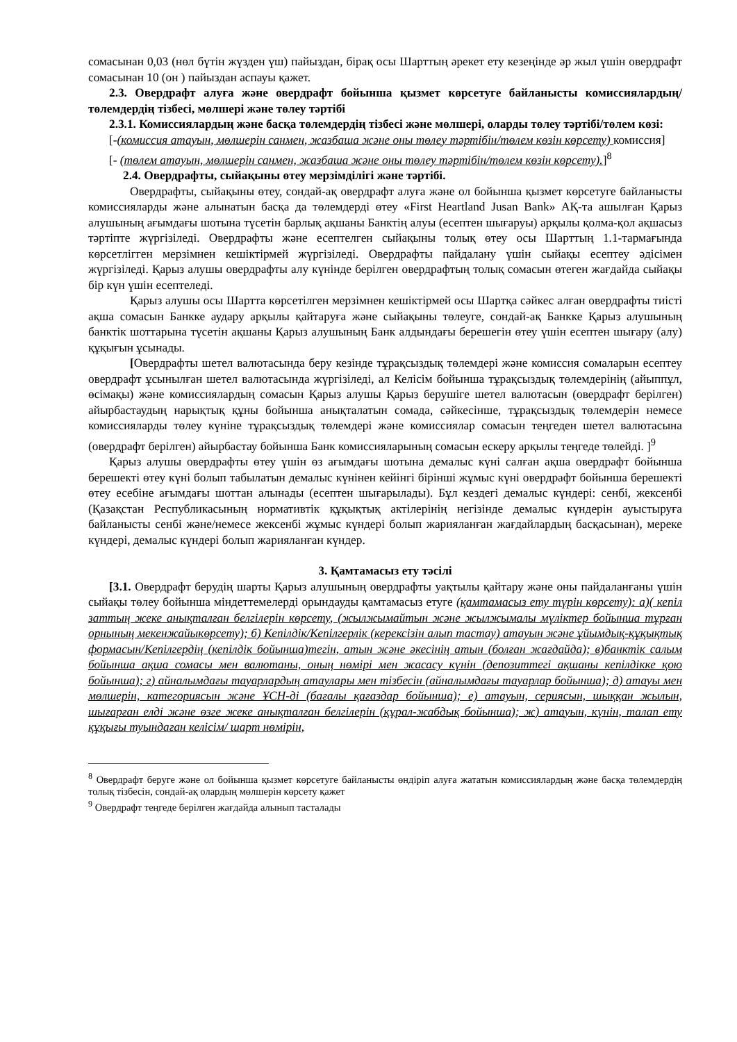сомасынан 0,03 (нөл бүтін жүзден үш) пайыздан, бірақ осы Шарттың әрекет ету кезеңінде әр жыл үшін овердрафт сомасынан 10 (он ) пайыздан аспауы қажет.
2.3. Овердрафт алуға және овердрафт бойынша қызмет көрсетуге байланысты комиссиялардың/төлемдердің тізбесі, мөлшері және төлеу тәртібі
2.3.1. Комиссиялардың және басқа төлемдердің тізбесі және мөлшері, оларды төлеу тәртібі/төлем көзі:
[-(комиссия атауын, мөлшерін санмен, жазбаша және оны төлеу тәртібін/төлем көзін көрсету) комиссия]
[- (төлем атауын, мөлшерін санмен, жазбаша және оны төлеу тәртібін/төлем көзін көрсету).]<sup>8</sup>
2.4. Овердрафты, сыйақыны өтеу мерзімділігі және тәртібі.
Овердрафты, сыйақыны өтеу, сондай-ақ овердрафт алуға және ол бойынша қызмет көрсетуге байланысты комиссияларды және алынатын басқа да төлемдерді өтеу «First Heartland Jusan Bank» АҚ-та ашылған Қарыз алушының ағымдағы шотына түсетін барлық ақшаны Банктің алуы (есептен шығаруы) арқылы қолма-қол ақшасыз тәртіпте жүргізіледі. Овердрафты және есептелген сыйақыны толық өтеу осы Шарттың 1.1-тармағында көрсетлігген мерзімнен кешіктірмей жүргізіледі. Овердрафты пайдалану үшін сыйақы есептеу әдісімен жүргізіледі. Қарыз алушы овердрафты алу күнінде берілген овердрафтың толық сомасын өтеген жағдайда сыйақы бір күн үшін есептеледі.
Қарыз алушы осы Шартта көрсетілген мерзімнен кешіктірмей осы Шартқа сәйкес алған овердрафты тиісті ақша сомасын Банкке аудару арқылы қайтаруға және сыйақыны төлеуге, сондай-ақ Банкке Қарыз алушының банктік шоттарына түсетін ақшаны Қарыз алушының Банк алдындағы берешегін өтеу үшін есептен шығару (алу) құқығын ұсынады.
[Овердрафты шетел валютасында беру кезінде тұрақсыздық төлемдері және комиссия сомаларын есептеу овердрафт ұсынылған шетел валютасында жүргізіледі, ал Келісім бойынша тұрақсыздық төлемдерінің (айыппұл, өсімақы) және комиссиялардың сомасын Қарыз алушы Қарыз берушіге шетел валютасын (овердрафт берілген) айырбастаудың нарықтық құны бойынша анықталатын сомада, сәйкесінше, тұрақсыздық төлемдерін немесе комиссияларды төлеу күніне тұрақсыздық төлемдері және комиссиялар сомасын теңгеден шетел валютасына (овердрафт берілген) айырбастау бойынша Банк комиссияларының сомасын ескеру арқылы теңгеде төлейді. ]<sup>9</sup>
Қарыз алушы овердрафты өтеу үшін өз ағымдағы шотына демалыс күні салған ақша овердрафт бойынша берешекті өтеу күні болып табылатын демалыс күнінен кейінгі бірінші жұмыс күні овердрафт бойынша берешекті өтеу есебіне ағымдағы шоттан алынады (есептен шығарылады). Бұл кездегі демалыс күндері: сенбі, жексенбі (Қазақстан Республикасының нормативтік құқықтық актілерінің негізінде демалыс күндерін ауыстыруға байланысты сенбі және/немесе жексенбі жұмыс күндері болып жарияланған жағдайлардың басқасынан), мереке күндері, демалыс күндері болып жарияланған күндер.
3. Қамтамасыз ету тәсілі
[3.1. Овердрафт берудің шарты Қарыз алушының овердрафты уақтылы қайтару және оны пайдаланғаны үшін сыйақы төлеу бойынша міндеттемелерді орындауды қамтамасыз етуге (қамтамасыз ету түрін көрсету): а)( кепіл заттың жеке анықталған белгілерін көрсету, (жылжымайтын және жылжымалы мүліктер бойынша тұрған орнының мекенжайыкөрсету); б) Кепілдік/Кепілгерлік (керексізін алып тастау) атауын және ұйымдық-құқықтық формасын/Кепілгердің (кепілдік бойынша)тегін, атын және әкесінің атын (болған жағдайда); в)банктік салым бойынша ақша сомасы мен валютаны, оның нөмірі мен жасасу күнін (депозиттегі ақшаны кепілдікке қою бойынша); г) айналымдағы тауарлардың атаулары мен тізбесін (айналымдағы тауарлар бойынша); д) атауы мен мөлшерін, категориясын және ҰСН-ді (бағалы қағаздар бойынша); е) атауын, сериясын, шыққан жылын, шығарған елді және өзге жеке анықталған белгілерін (құрал-жабдық бойынша); ж) атауын, күнін, талап ету құқығы туындаған келісім/ шарт нөмірін,
<sup>8</sup> Овердрафт беруге және ол бойынша қызмет көрсетуге байланысты өндіріп алуға жататын комиссиялардың және басқа төлемдердің толық тізбесін, сондай-ақ олардың мөлшерін көрсету қажет
<sup>9</sup> Овердрафт теңгеде берілген жағдайда алынып тасталады